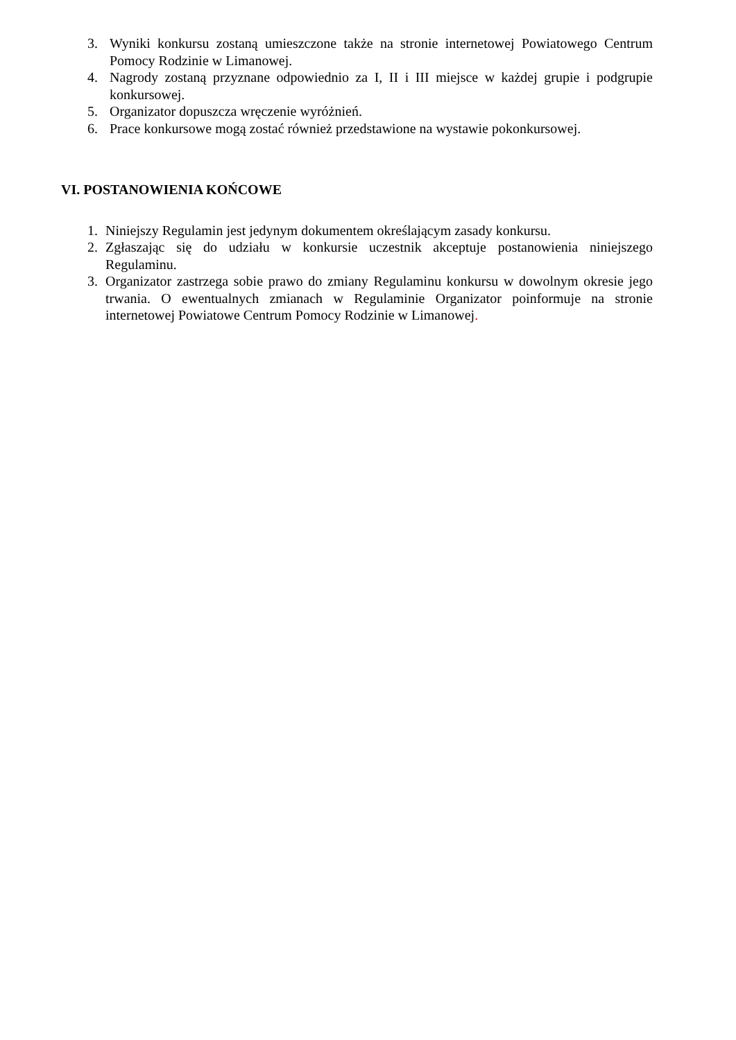3. Wyniki konkursu zostaną umieszczone także na stronie internetowej Powiatowego Centrum Pomocy Rodzinie w Limanowej.
4. Nagrody zostaną przyznane odpowiednio za I, II i III miejsce w każdej grupie i podgrupie konkursowej.
5. Organizator dopuszcza wręczenie wyróżnień.
6. Prace konkursowe mogą zostać również przedstawione na wystawie pokonkursowej.
VI. POSTANOWIENIA KOŃCOWE
1. Niniejszy Regulamin jest jedynym dokumentem określającym zasady konkursu.
2. Zgłaszając się do udziału w konkursie uczestnik akceptuje postanowienia niniejszego Regulaminu.
3. Organizator zastrzega sobie prawo do zmiany Regulaminu konkursu w dowolnym okresie jego trwania. O ewentualnych zmianach w Regulaminie Organizator poinformuje na stronie internetowej Powiatowe Centrum Pomocy Rodzinie w Limanowej.